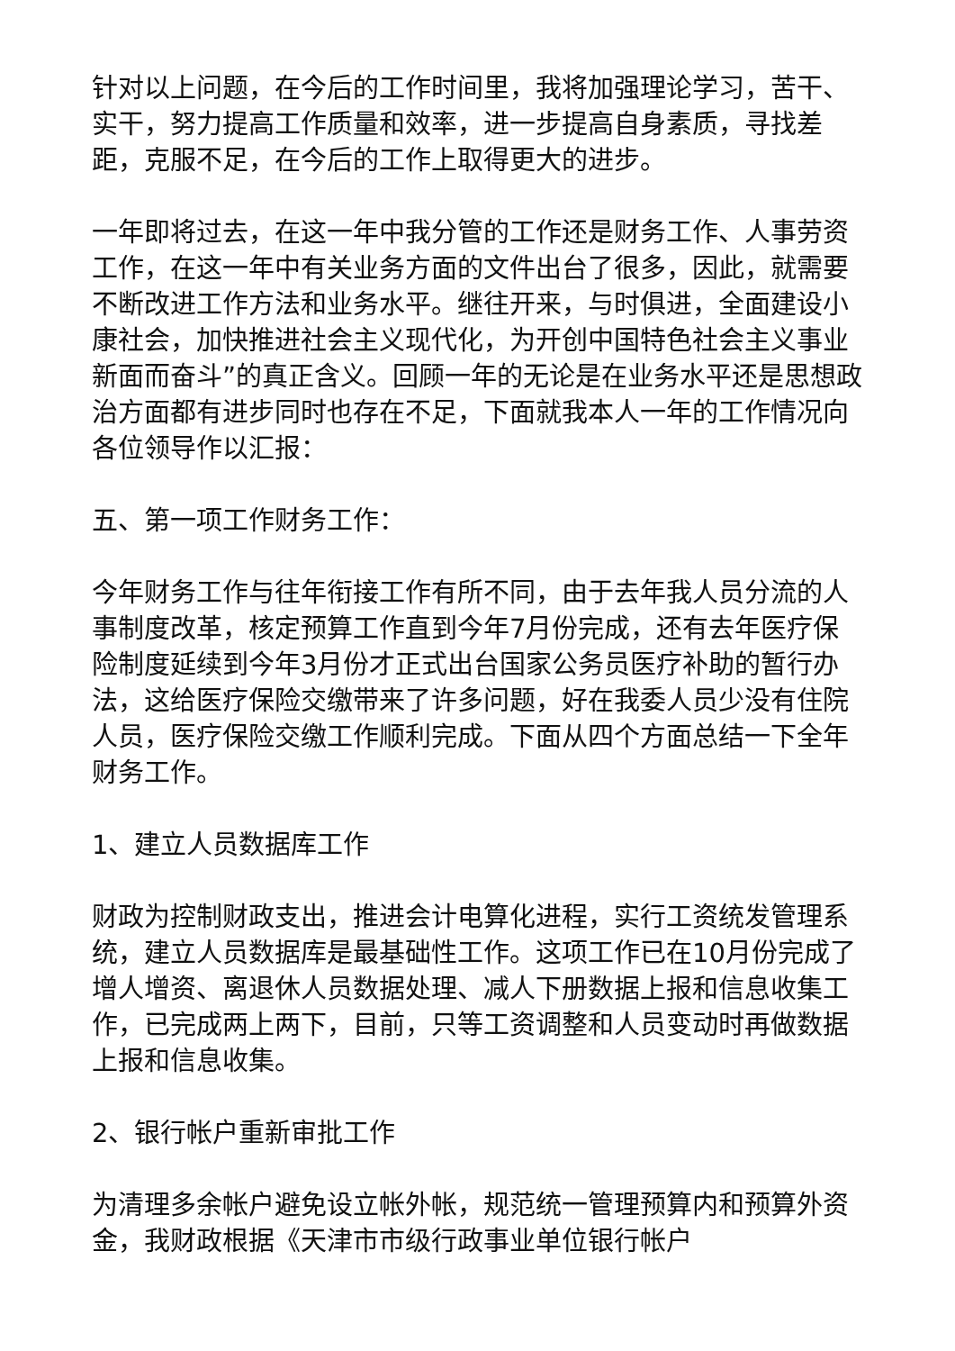针对以上问题，在今后的工作时间里，我将加强理论学习，苦干、实干，努力提高工作质量和效率，进一步提高自身素质，寻找差距，克服不足，在今后的工作上取得更大的进步。
一年即将过去，在这一年中我分管的工作还是财务工作、人事劳资工作，在这一年中有关业务方面的文件出台了很多，因此，就需要不断改进工作方法和业务水平。继往开来，与时俱进，全面建设小康社会，加快推进社会主义现代化，为开创中国特色社会主义事业新面而奋斗”的真正含义。回顾一年的无论是在业务水平还是思想政治方面都有进步同时也存在不足，下面就我本人一年的工作情况向各位领导作以汇报：
五、第一项工作财务工作：
今年财务工作与往年衔接工作有所不同，由于去年我人员分流的人事制度改革，核定预算工作直到今年7月份完成，还有去年医疗保险制度延续到今年3月份才正式出台国家公务员医疗补助的暂行办法，这给医疗保险交缴带来了许多问题，好在我委人员少没有住院人员，医疗保险交缴工作顺利完成。下面从四个方面总结一下全年财务工作。
1、建立人员数据库工作
财政为控制财政支出，推进会计电算化进程，实行工资统发管理系统，建立人员数据库是最基础性工作。这项工作已在10月份完成了增人增资、离退休人员数据处理、减人下册数据上报和信息收集工作，已完成两上两下，目前，只等工资调整和人员变动时再做数据上报和信息收集。
2、银行帐户重新审批工作
为清理多余帐户避免设立帐外帐，规范统一管理预算内和预算外资金，我财政根据《天津市市级行政事业单位银行帐户